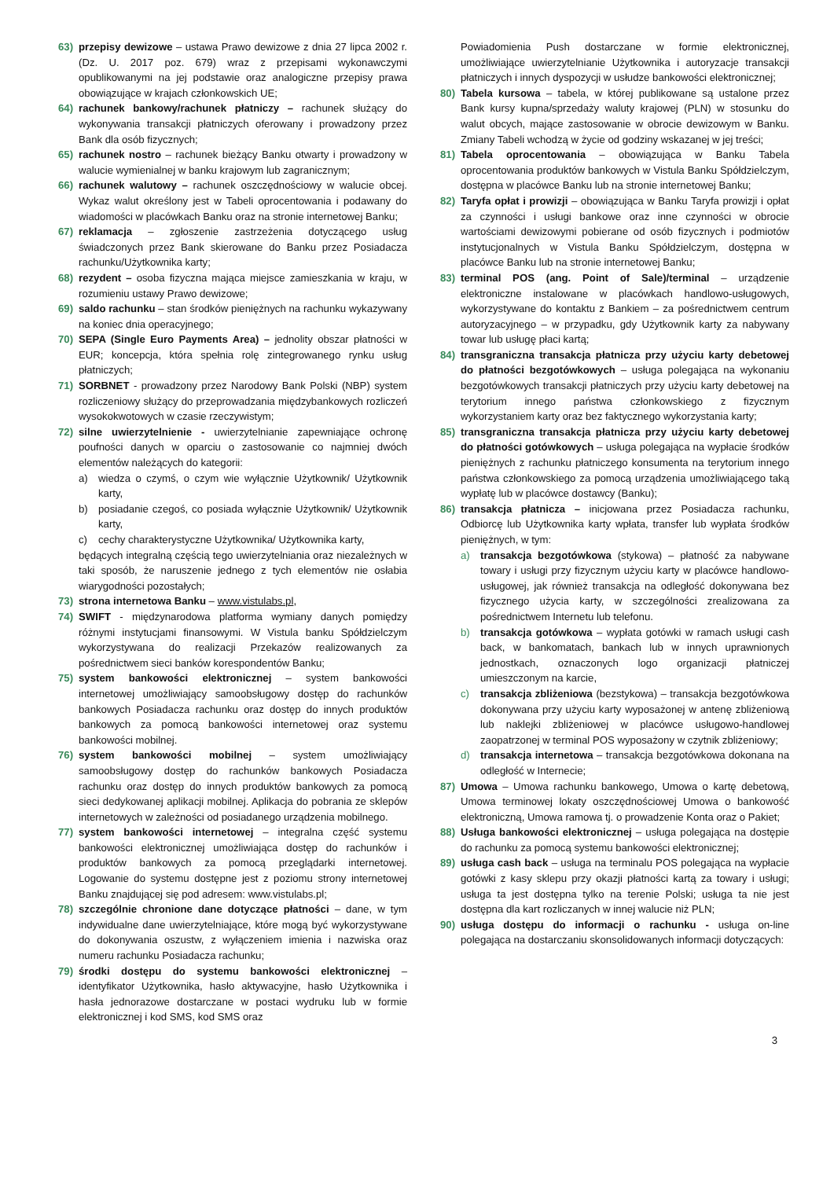63) przepisy dewizowe – ustawa Prawo dewizowe z dnia 27 lipca 2002 r. (Dz. U. 2017 poz. 679) wraz z przepisami wykonawczymi opublikowanymi na jej podstawie oraz analogiczne przepisy prawa obowiązujące w krajach członkowskich UE;
64) rachunek bankowy/rachunek płatniczy – rachunek służący do wykonywania transakcji płatniczych oferowany i prowadzony przez Bank dla osób fizycznych;
65) rachunek nostro – rachunek bieżący Banku otwarty i prowadzony w walucie wymienialnej w banku krajowym lub zagranicznym;
66) rachunek walutowy – rachunek oszczędnościowy w walucie obcej. Wykaz walut określony jest w Tabeli oprocentowania i podawany do wiadomości w placówkach Banku oraz na stronie internetowej Banku;
67) reklamacja – zgłoszenie zastrzeżenia dotyczącego usług świadczonych przez Bank skierowane do Banku przez Posiadacza rachunku/Użytkownika karty;
68) rezydent – osoba fizyczna mająca miejsce zamieszkania w kraju, w rozumieniu ustawy Prawo dewizowe;
69) saldo rachunku – stan środków pieniężnych na rachunku wykazywany na koniec dnia operacyjnego;
70) SEPA (Single Euro Payments Area) – jednolity obszar płatności w EUR; koncepcja, która spełnia rolę zintegrowanego rynku usług płatniczych;
71) SORBNET - prowadzony przez Narodowy Bank Polski (NBP) system rozliczeniowy służący do przeprowadzania międzybankowych rozliczeń wysokokwotowych w czasie rzeczywistym;
72) silne uwierzytelnienie - uwierzytelnianie zapewniające ochronę poufności danych w oparciu o zastosowanie co najmniej dwóch elementów należących do kategorii:
a) wiedza o czymś, o czym wie wyłącznie Użytkownik/ Użytkownik karty,
b) posiadanie czegoś, co posiada wyłącznie Użytkownik/ Użytkownik karty,
c) cechy charakterystyczne Użytkownika/ Użytkownika karty,
będących integralną częścią tego uwierzytelniania oraz niezależnych w taki sposób, że naruszenie jednego z tych elementów nie osłabia wiarygodności pozostałych;
73) strona internetowa Banku – www.vistulabs.pl,
74) SWIFT - międzynarodowa platforma wymiany danych pomiędzy różnymi instytucjami finansowymi. W Vistula banku Spółdzielczym wykorzystywana do realizacji Przekazów realizowanych za pośrednictwem sieci banków korespondentów Banku;
75) system bankowości elektronicznej – system bankowości internetowej umożliwiający samoobsługowy dostęp do rachunków bankowych Posiadacza rachunku oraz dostęp do innych produktów bankowych za pomocą bankowości internetowej oraz systemu bankowości mobilnej.
76) system bankowości mobilnej – system umożliwiający samoobsługowy dostęp do rachunków bankowych Posiadacza rachunku oraz dostęp do innych produktów bankowych za pomocą sieci dedykowanej aplikacji mobilnej. Aplikacja do pobrania ze sklepów internetowych w zależności od posiadanego urządzenia mobilnego.
77) system bankowości internetowej – integralna część systemu bankowości elektronicznej umożliwiająca dostęp do rachunków i produktów bankowych za pomocą przeglądarki internetowej. Logowanie do systemu dostępne jest z poziomu strony internetowej Banku znajdującej się pod adresem: www.vistulabs.pl;
78) szczególnie chronione dane dotyczące płatności – dane, w tym indywidualne dane uwierzytelniające, które mogą być wykorzystywane do dokonywania oszustw, z wyłączeniem imienia i nazwiska oraz numeru rachunku Posiadacza rachunku;
79) środki dostępu do systemu bankowości elektronicznej – identyfikator Użytkownika, hasło aktywacyjne, hasło Użytkownika i hasła jednorazowe dostarczane w postaci wydruku lub w formie elektronicznej i kod SMS, kod SMS oraz
Powiadomienia Push dostarczane w formie elektronicznej, umożliwiające uwierzytelnianie Użytkownika i autoryzacje transakcji płatniczych i innych dyspozycji w usłudze bankowości elektronicznej;
80) Tabela kursowa – tabela, w której publikowane są ustalone przez Bank kursy kupna/sprzedaży waluty krajowej (PLN) w stosunku do walut obcych, mające zastosowanie w obrocie dewizowym w Banku. Zmiany Tabeli wchodzą w życie od godziny wskazanej w jej treści;
81) Tabela oprocentowania – obowiązująca w Banku Tabela oprocentowania produktów bankowych w Vistula Banku Spółdzielczym, dostępna w placówce Banku lub na stronie internetowej Banku;
82) Taryfa opłat i prowizji – obowiązująca w Banku Taryfa prowizji i opłat za czynności i usługi bankowe oraz inne czynności w obrocie wartościami dewizowymi pobierane od osób fizycznych i podmiotów instytucjonalnych w Vistula Banku Spółdzielczym, dostępna w placówce Banku lub na stronie internetowej Banku;
83) terminal POS (ang. Point of Sale)/terminal – urządzenie elektroniczne instalowane w placówkach handlowo-usługowych, wykorzystywane do kontaktu z Bankiem – za pośrednictwem centrum autoryzacyjnego – w przypadku, gdy Użytkownik karty za nabywany towar lub usługę płaci kartą;
84) transgraniczna transakcja płatnicza przy użyciu karty debetowej do płatności bezgotówkowych – usługa polegająca na wykonaniu bezgotówkowych transakcji płatniczych przy użyciu karty debetowej na terytorium innego państwa członkowskiego z fizycznym wykorzystaniem karty oraz bez faktycznego wykorzystania karty;
85) transgraniczna transakcja płatnicza przy użyciu karty debetowej do płatności gotówkowych – usługa polegająca na wypłacie środków pieniężnych z rachunku płatniczego konsumenta na terytorium innego państwa członkowskiego za pomocą urządzenia umożliwiającego taką wypłatę lub w placówce dostawcy (Banku);
86) transakcja płatnicza – inicjowana przez Posiadacza rachunku, Odbiorcę lub Użytkownika karty wpłata, transfer lub wypłata środków pieniężnych, w tym:
a) transakcja bezgotówkowa (stykowa) – płatność za nabywane towary i usługi przy fizycznym użyciu karty w placówce handlowo-usługowej, jak również transakcja na odległość dokonywana bez fizycznego użycia karty, w szczególności zrealizowana za pośrednictwem Internetu lub telefonu.
b) transakcja gotówkowa – wypłata gotówki w ramach usługi cash back, w bankomatach, bankach lub w innych uprawnionych jednostkach, oznaczonych logo organizacji płatniczej umieszczonym na karcie,
c) transakcja zbliżeniowa (bezstykowa) – transakcja bezgotówkowa dokonywana przy użyciu karty wyposażonej w antenę zbliżeniową lub naklejki zbliżeniowej w placówce usługowo-handlowej zaopatrzonej w terminal POS wyposażony w czytnik zbliżeniowy;
d) transakcja internetowa – transakcja bezgotówkowa dokonana na odległość w Internecie;
87) Umowa – Umowa rachunku bankowego, Umowa o kartę debetową, Umowa terminowej lokaty oszczędnościowej Umowa o bankowość elektroniczną, Umowa ramowa tj. o prowadzenie Konta oraz o Pakiet;
88) Usługa bankowości elektronicznej – usługa polegająca na dostępie do rachunku za pomocą systemu bankowości elektronicznej;
89) usługa cash back – usługa na terminalu POS polegająca na wypłacie gotówki z kasy sklepu przy okazji płatności kartą za towary i usługi; usługa ta jest dostępna tylko na terenie Polski; usługa ta nie jest dostępna dla kart rozliczanych w innej walucie niż PLN;
90) usługa dostępu do informacji o rachunku - usługa on-line polegająca na dostarczaniu skonsolidowanych informacji dotyczących:
3